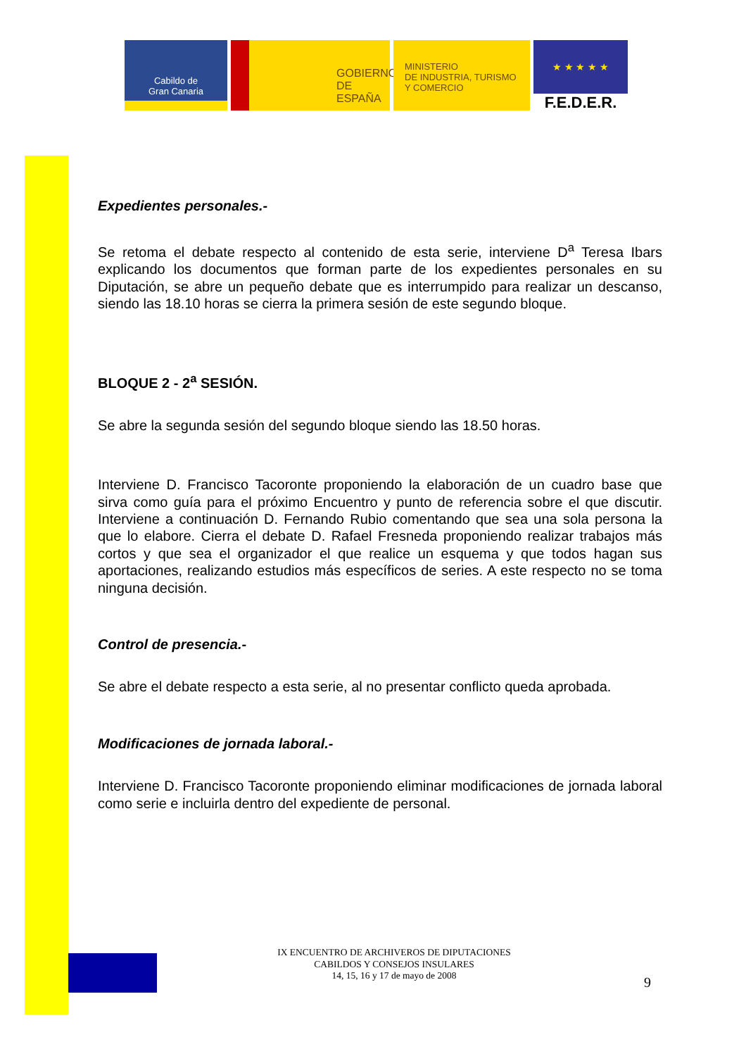Cabildo de
Gran Canaria
GOBIERNO
DE ESPAÑA
MINISTERIO
DE INDUSTRIA, TURISMO
Y COMERCIO
★ ★ ★ ★ ★
F.E.D.E.R.
Expedientes personales.-
Se retoma el debate respecto al contenido de esta serie, interviene D<sup>a</sup> Teresa Ibars explicando los documentos que forman parte de los expedientes personales en su Diputación, se abre un pequeño debate que es interrumpido para realizar un descanso, siendo las 18.10 horas se cierra la primera sesión de este segundo bloque.
BLOQUE 2 - 2<sup>a</sup> SESIÓN.
Se abre la segunda sesión del segundo bloque siendo las 18.50 horas.
Interviene D. Francisco Tacoronte proponiendo la elaboración de un cuadro base que sirva como guía para el próximo Encuentro y punto de referencia sobre el que discutir. Interviene a continuación D. Fernando Rubio comentando que sea una sola persona la que lo elabore. Cierra el debate D. Rafael Fresneda proponiendo realizar trabajos más cortos y que sea el organizador el que realice un esquema y que todos hagan sus aportaciones, realizando estudios más específicos de series. A este respecto no se toma ninguna decisión.
Control de presencia.-
Se abre el debate respecto a esta serie, al no presentar conflicto queda aprobada.
Modificaciones de jornada laboral.-
Interviene D. Francisco Tacoronte proponiendo eliminar modificaciones de jornada laboral como serie e incluirla dentro del expediente de personal.
IX ENCUENTRO DE ARCHIVEROS DE DIPUTACIONES
CABILDOS Y CONSEJOS INSULARES
14, 15, 16 y 17 de mayo de 2008
9